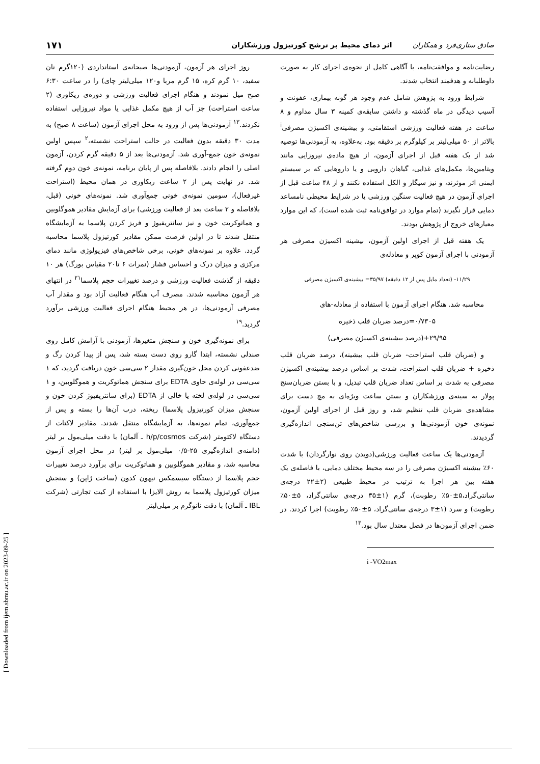صادق ستاری‌فرد و همکاران اثر دمای محیط بر ترشح کورتیزول ورزشکاران ۱۷۱
رضایت‌نامه و موافقت‌نامه، با آگاهی کامل از نحوه‌ی اجرای کار به صورت داوطلبانه و هدفمند انتخاب شدند.
شرایط ورود به پژوهش شامل عدم وجود هر گونه بیماری، عفونت و آسیب دیدگی در ماه گذشته و داشتن سابقه‌ی کمینه ۳ سال مداوم و ۸ ساعت در هفته فعالیت ورزشی استقامتی، و بیشینه‌ی اکسیژن مصرفی<sup>i</sup> بالاتر از ۵۰ میلی‌لیتر بر کیلوگرم بر دقیقه بود. به‌علاوه، به آزمودنی‌ها توصیه شد از یک هفته قبل از اجرای آزمون، از هیچ ماده‌ی نیروزایی مانند ویتامین‌ها، مکمل‌های غذایی، گیاهان دارویی و یا داروهایی که بر سیستم ایمنی اثر موثرند، و نیز سیگار و الکل استفاده نکنند و از ۴۸ ساعت قبل از اجرای آزمون در هیچ فعالیت سنگین ورزشی یا در شرایط محیطی نامساعد دمایی قرار نگیرند (تمام موارد در توافق‌نامه ثبت شده است)، که این موارد معیارهای خروج از پژوهش بودند.
یک هفته قبل از اجرای اولین آزمون، بیشینه اکسیژن مصرفی هر آزمودنی با اجرای آزمون کوپر و معادله‌ی
۱۱/۲۹- (تعداد مایل پس از ۱۲ دقیقه) ۳۵/۹۷= بیشینه‌ی اکسیژن مصرفی
محاسبه شد. هنگام اجرای آزمون با استفاده از معادله-های
۰/۷۳۰۵=درصد ضربان قلب ذخیره
۲۹/۹۵+(درصد بیشینه‌ی اکسیژن مصرفی)
و (ضربان قلب استراحت- ضربان قلب بیشینه)، درصد ضربان قلب ذخیره + ضربان قلب استراحت، شدت بر اساس درصد بیشینه‌ی اکسیژن مصرفی به شدت بر اساس تعداد ضربان قلب تبدیل، و با بستن ضربان‌سنج پولار به سینه‌ی ورزشکاران و بستن ساعت ویژه‌ای به مچ دست برای مشاهده‌ی ضربان قلب تنظیم شد، و روز قبل از اجرای اولین آزمون، نمونه‌ی خون آزمودنی‌ها و بررسی شاخص‌های تن‌سنجی اندازه‌گیری گردیدند.
آزمودنی‌ها یک ساعت فعالیت ورزشی(دویدن روی نوارگردان) با شدت ۶۰٪ بیشینه اکسیژن مصرفی را در سه محیط مختلف دمایی، با فاصله‌ی یک هفته بین هر اجرا به ترتیب در محیط طبیعی (۲±۲۲ درجه‌ی سانتی‌گراد،۵±۵۰٪ رطوبت)، گرم (۱±۳۵ درجه‌ی سانتی‌گراد، ۵±۵۰٪ رطوبت) و سرد (۱±۳ درجه‌ی سانتی‌گراد، ۵±۵۰٪ رطوبت) اجرا کردند. در ضمن اجرای آزمون‌ها در فصل معتدل سال بود.<sup>۱۳</sup>
i -VO2max
روز اجرای هر آزمون، آزمودنی‌ها صبحانه‌ی استانداردی (۱۲۰گرم نان سفید، ۱۰ گرم کره، ۱۵ گرم مربا و۱۲۰ میلی‌لیتر چای) را در ساعت ۶:۳۰ صبح میل نمودند و هنگام اجرای فعالیت ورزشی و دوره‌ی ریکاوری (۲ ساعت استراحت) جز آب از هیچ مکمل غذایی یا مواد نیروزایی استفاده نکردند.<sup>۱۳</sup> آزمودنی‌ها پس از ورود به محل اجرای آزمون (ساعت ۸ صبح) به مدت ۳۰ دقیقه بدون فعالیت در حالت استراحت نشسته،<sup>۲</sup> سپس اولین نمونه‌ی خون جمع-آوری شد. آزمودنی‌ها بعد از ۵ دقیقه گرم کردن، آزمون اصلی را انجام دادند. بلافاصله پس از پایان برنامه، نمونه‌ی خون دوم گرفته شد. در نهایت پس از ۲ ساعت ریکاوری در همان محیط (استراحت غیرفعال)، سومین نمونه‌ی خونی جمع‌آوری شد. نمونه‌های خونی (قبل، بلافاصله و ۲ ساعت بعد از فعالیت ورزشی) برای آزمایش مقادیر هموگلوبین و هماتوکریت خون و نیز سانتریفیوژ و فریز کردن پلاسما به آزمایشگاه منتقل شدند تا در اولین فرصت ممکن مقادیر کورتیزول پلاسما محاسبه گردد. علاوه بر نمونه‌های خونی، برخی شاخص‌های فیزیولوژی مانند دمای مرکزی و میزان درک و احساس فشار (نمرات ۶ تا۲۰ مقیاس بورگ) هر ۱۰ دقیقه از گذشت فعالیت ورزشی و درصد تغییرات حجم پلاسما<sup>۲۱</sup> در انتهای هر آزمون محاسبه شدند. مصرف آب هنگام فعالیت آزاد بود و مقدار آب مصرفی آزمودنی‌ها، در هر محیط هنگام اجرای فعالیت ورزشی برآورد گردید.<sup>۱۹</sup>
برای نمونه‌گیری خون و سنجش متغیرها، آزمودنی با آرامش کامل روی صندلی نشسته، ابتدا گارو روی دست بسته شد، پس از پیدا کردن رگ و ضدعفونی کردن محل خون‌گیری مقدار ۲ سی‌سی خون دریافت گردید، که ۱ سی‌سی در لوله‌ی حاوی EDTA برای سنجش هماتوکریت و هموگلوبین، و ۱ سی‌سی در لوله‌ی لخته یا خالی از EDTA (برای سانتریفیوژ کردن خون و سنجش میزان کورتیزول پلاسما) ریخته، درب آن‌ها را بسته و پس از جمع‌آوری، تمام نمونه‌ها، به آزمایشگاه منتقل شدند. مقادیر لاکتات از دستگاه لاکتومتر (شرکت h/p/cosmos ـ آلمان) با دقت میلی‌مول بر لیتر (دامنه‌ی اندازه‌گیری ۲۵-۰/۵ میلی‌مول بر لیتر) در محل اجرای آزمون محاسبه شد، و مقادیر هموگلوبین و هماتوکریت برای برآورد درصد تغییرات حجم پلاسما از دستگاه سیسمکس نیهون کدون (ساخت ژاپن) و سنجش میزان کورتیزول پلاسما به روش الایزا با استفاده از کیت تجارتی (شرکت IBL ـ آلمان) با دقت نانوگرم بر میلی‌لیتر
[ Downloaded from ijem.sbmu.ac.ir on 2023-09-25 ]